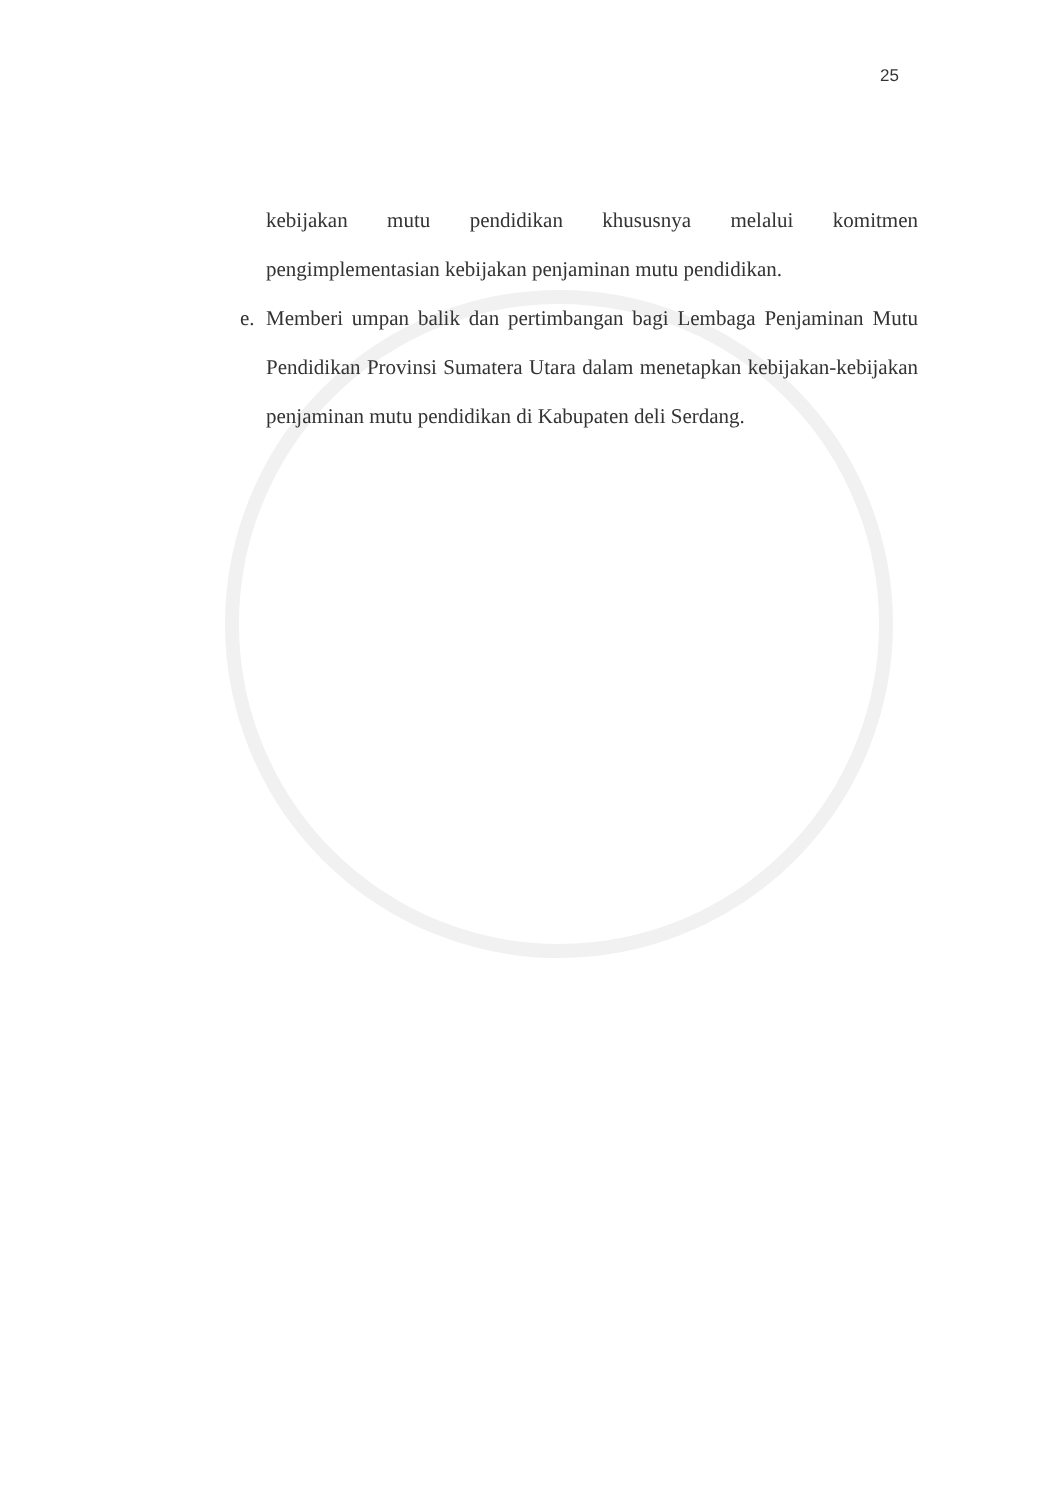25
kebijakan mutu pendidikan khususnya melalui komitmen
pengimplementasian kebijakan penjaminan mutu pendidikan.
e. Memberi umpan balik dan pertimbangan bagi Lembaga Penjaminan Mutu Pendidikan Provinsi Sumatera Utara dalam menetapkan kebijakan-kebijakan penjaminan mutu pendidikan di Kabupaten deli Serdang.